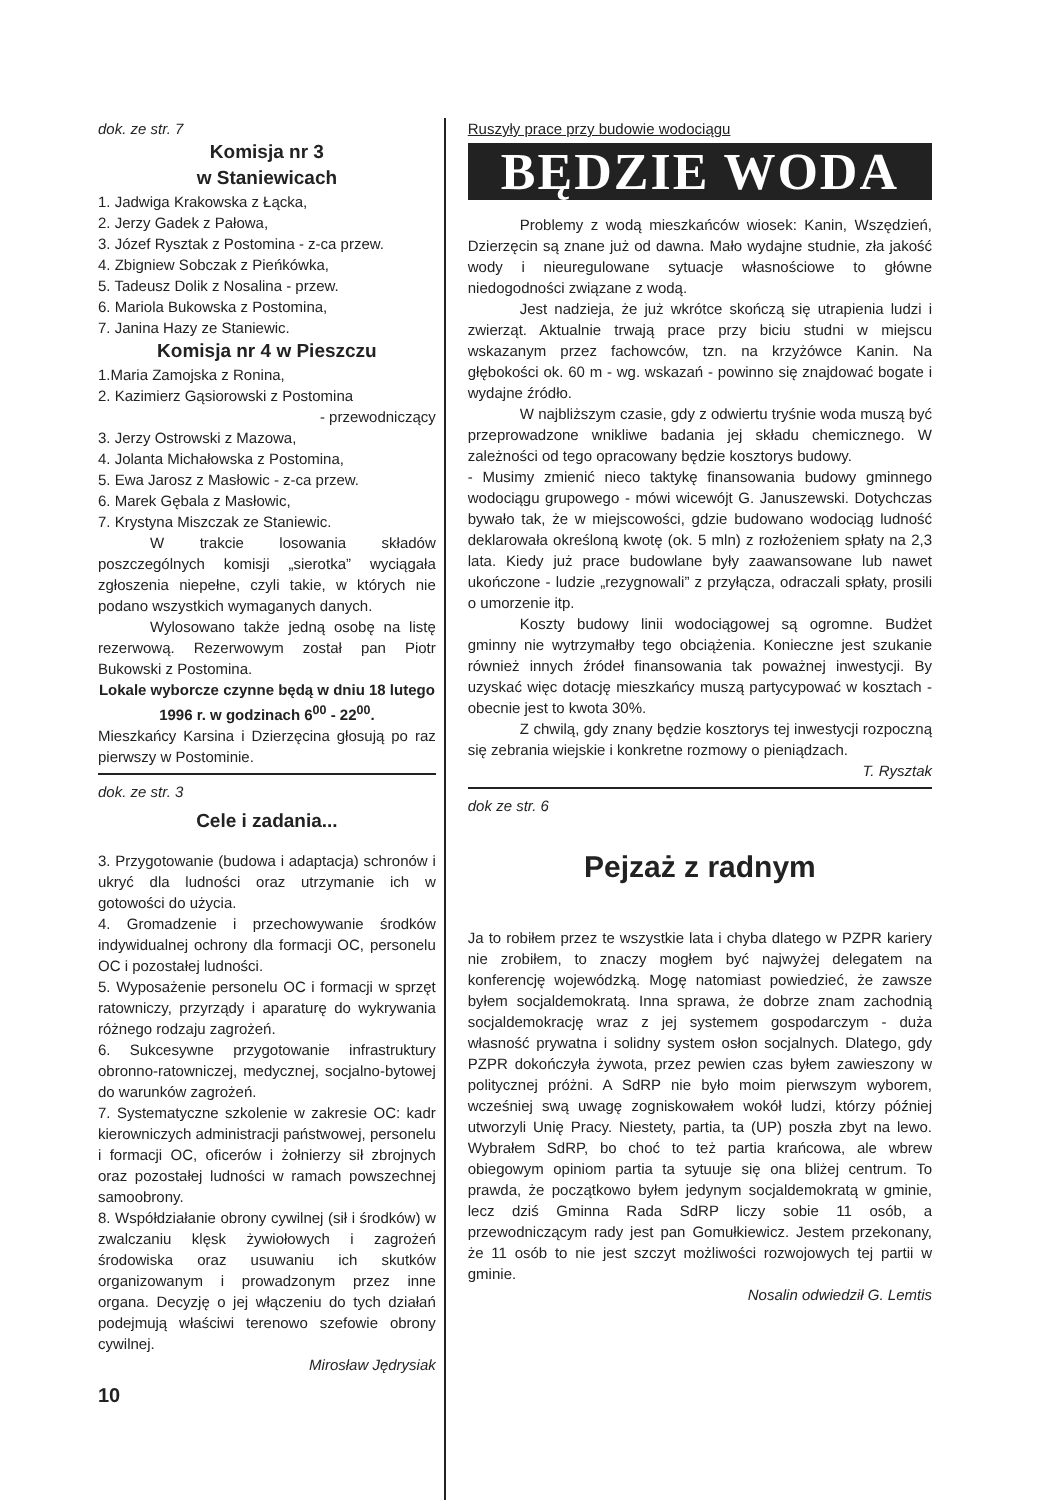dok. ze str. 7
Komisja nr 3
w Staniewicach
1. Jadwiga Krakowska z Łącka,
2. Jerzy Gadek z Pałowa,
3. Józef Rysztak z Postomina - z-ca przew.
4. Zbigniew Sobczak z Pieńkówka,
5. Tadeusz Dolik z Nosalina - przew.
6. Mariola Bukowska z Postomina,
7. Janina Hazy ze Staniewic.
Komisja nr 4 w Pieszczu
1.Maria Zamojska z Ronina,
2. Kazimierz Gąsiorowski z Postomina
- przewodniczący
3. Jerzy Ostrowski z Mazowa,
4. Jolanta Michałowska z Postomina,
5. Ewa Jarosz z Masłowic - z-ca przew.
6. Marek Gębala z Masłowic,
7. Krystyna Miszczak ze Staniewic.
W trakcie losowania składów poszczególnych komisji „sierotka” wyciągała zgłoszenia niepełne, czyli takie, w których nie podano wszystkich wymaganych danych.
Wylosowano także jedną osobę na listę rezerwową. Rezerwowym został pan Piotr Bukowski z Postomina.
Lokale wyborcze czynne będą w dniu 18 lutego 1996 r. w godzinach 6<sup>00</sup> - 22<sup>00</sup>.
Mieszkańcy Karsina i Dzierzęcina głosują po raz pierwszy w Postominie.
dok. ze str. 3
Cele i zadania...
3. Przygotowanie (budowa i adaptacja) schronów i ukryć dla ludności oraz utrzymanie ich w gotowości do użycia.
4. Gromadzenie i przechowywanie środków indywidualnej ochrony dla formacji OC, personelu OC i pozostałej ludności.
5. Wyposażenie personelu OC i formacji w sprzęt ratowniczy, przyrządy i aparaturę do wykrywania różnego rodzaju zagrożeń.
6. Sukcesywne przygotowanie infrastruktury obronno-ratowniczej, medycznej, socjalno-bytowej do warunków zagrożeń.
7. Systematyczne szkolenie w zakresie OC: kadr kierowniczych administracji państwowej, personelu i formacji OC, oficerów i żołnierzy sił zbrojnych oraz pozostałej ludności w ramach powszechnej samoobrony.
8. Współdziałanie obrony cywilnej (sił i środków) w zwalczaniu klęsk żywiołowych i zagrożeń środowiska oraz usuwaniu ich skutków organizowanym i prowadzonym przez inne organa. Decyzję o jej włączeniu do tych działań podejmują właściwi terenowo szefowie obrony cywilnej.
Mirosław Jędrysiak
10
Ruszyły prace przy budowie wodociągu
BĘDZIE WODA
Problemy z wodą mieszkańców wiosek: Kanin, Wszędzień, Dzierzęcin są znane już od dawna. Mało wydajne studnie, zła jakość wody i nieuregulowane sytuacje własnościowe to główne niedogodności związane z wodą.
Jest nadzieja, że już wkrótce skończą się utrapienia ludzi i zwierząt. Aktualnie trwają prace przy biciu studni w miejscu wskazanym przez fachowców, tzn. na krzyżówce Kanin. Na głębokości ok. 60 m - wg. wskazań - powinno się znajdować bogate i wydajne źródło.
W najbliższym czasie, gdy z odwiertu tryśnie woda muszą być przeprowadzone wnikliwe badania jej składu chemicznego. W zależności od tego opracowany będzie kosztorys budowy.
- Musimy zmienić nieco taktykę finansowania budowy gminnego wodociągu grupowego - mówi wicewójt G. Januszewski. Dotychczas bywało tak, że w miejscowości, gdzie budowano wodociąg ludność deklarowała określoną kwotę (ok. 5 mln) z rozłożeniem spłaty na 2,3 lata. Kiedy już prace budowlane były zaawansowane lub nawet ukończone - ludzie „rezygnowali” z przyłącza, odraczali spłaty, prosili o umorzenie itp.
Koszty budowy linii wodociągowej są ogromne. Budżet gminny nie wytrzymałby tego obciążenia. Konieczne jest szukanie również innych źródeł finansowania tak poważnej inwestycji. By uzyskać więc dotację mieszkańcy muszą partycypować w kosztach - obecnie jest to kwota 30%.
Z chwilą, gdy znany będzie kosztorys tej inwestycji rozpoczną się zebrania wiejskie i konkretne rozmowy o pieniądzach.
T. Rysztak
dok ze str. 6
Pejzaż z radnym
Ja to robiłem przez te wszystkie lata i chyba dlatego w PZPR kariery nie zrobiłem, to znaczy mogłem być najwyżej delegatem na konferencję wojewódzką. Mogę natomiast powiedzieć, że zawsze byłem socjaldemokratą. Inna sprawa, że dobrze znam zachodnią socjaldemokrację wraz z jej systemem gospodarczym - duża własność prywatna i solidny system osłon socjalnych. Dlatego, gdy PZPR dokończyła żywota, przez pewien czas byłem zawieszony w politycznej próżni. A SdRP nie było moim pierwszym wyborem, wcześniej swą uwagę zogniskowałem wokół ludzi, którzy później utworzyli Unię Pracy. Niestety, partia, ta (UP) poszła zbyt na lewo. Wybrałem SdRP, bo choć to też partia krańcowa, ale wbrew obiegowym opiniom partia ta sytuuje się ona bliżej centrum. To prawda, że początkowo byłem jedynym socjaldemokratą w gminie, lecz dziś Gminna Rada SdRP liczy sobie 11 osób, a przewodniczącym rady jest pan Gomułkiewicz. Jestem przekonany, że 11 osób to nie jest szczyt możliwości rozwojowych tej partii w gminie.
Nosalin odwiedził G. Lemtis